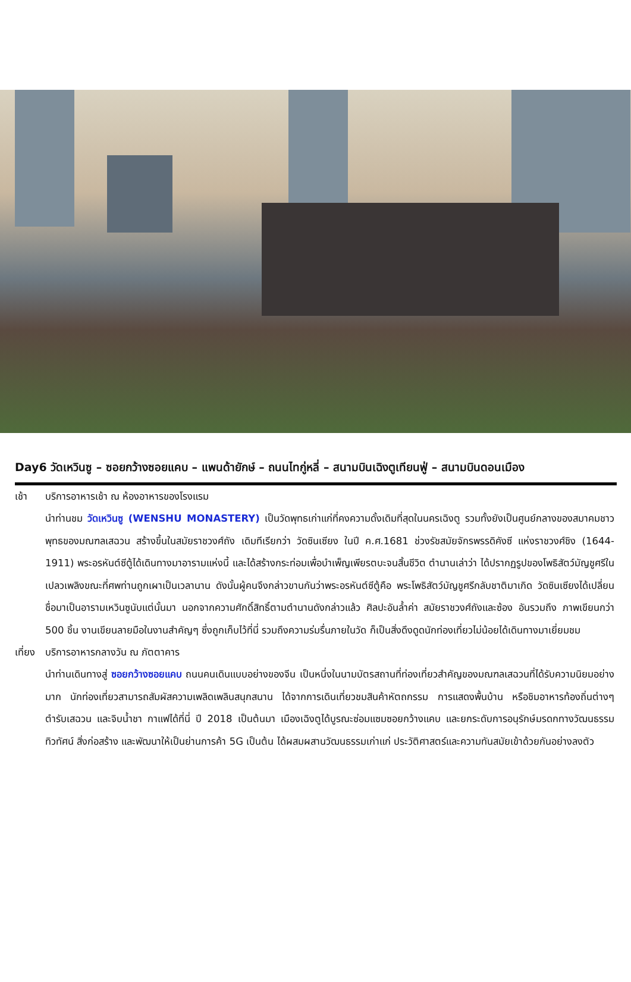Day6 วัดเหวินซู – ซอยกว้างซอยแคบ – แพนด้ายักษ์ – ถนนไทกู่หลี่ – สนามบินเฉิงตูเทียนฟู่ – สนามบินดอนเมือง
เช้า บริการอาหารเช้า ณ ห้องอาหารของโรงแรม
นำท่านชม วัดเหวินซู (WENSHU MONASTERY) เป็นวัดพุทธเก่าแก่ที่คงความดั้งเดิมที่สุดในนครเฉิงตู รวมทั้งยังเป็นศูนย์กลางของสมาคมชาวพุทธของมณฑลเสฉวน สร้างขึ้นในสมัยราชวงศ์ถัง เดิมทีเรียกว่า วัดซินเซียง ในปี ค.ศ.1681 ช่วงรัชสมัยจักรพรรดิคังซี แห่งราชวงศ์ชิง (1644-1911) พระอรหันต์ซีตู้ได้เดินทางมาอารามแห่งนี้ และได้สร้างกระท่อมเพื่อบำเพ็ญเพียรตบะจนสิ้นชีวิต ตำนานเล่าว่า ได้ปรากฏรูปของโพธิสัตว์มัญชูศรีในเปลวเพลิงขณะที่ศพท่านถูกเผาเป็นเวลานาน ดังนั้นผู้คนจึงกล่าวขานกันว่าพระอรหันต์ซีตู้คือ พระโพธิสัตว์มัญชูศรีกลับชาติมาเกิด วัดซินเซียงได้เปลี่ยนชื่อมาเป็นอารามเหวินซูนับแต่นั้นมา นอกจากความศักดิ์สิทธิ์ตามตำนานดังกล่าวแล้ว ศิลปะอันล้ำค่า สมัยราชวงศ์ถังและซ้อง อันรวมถึง ภาพเขียนกว่า 500 ชิ้น งานเขียนลายมือในงานสำคัญๆ ซึ่งถูกเก็บไว้ที่นี่ รวมถึงความร่มรื่นภายในวัด ก็เป็นสิ่งดึงดูดนักท่องเที่ยวไม่น้อยได้เดินทางมาเยี่ยมชม
เที่ยง บริการอาหารกลางวัน ณ ภัตตาคาร
นำท่านเดินทางสู่ ซอยกว้างซอยแคบ ถนนคนเดินแบบอย่างของจีน เป็นหนึ่งในนามบัตรสถานที่ท่องเที่ยวสำคัญของมณฑลเสฉวนที่ได้รับความนิยมอย่างมาก นักท่องเที่ยวสามารถสัมผัสความเพลิดเพลินสนุกสนาน ได้จากการเดินเที่ยวชมสินค้าหัตถกรรม การแสดงพื้นบ้าน หรือชิมอาหารท้องถิ่นต่างๆ ตำรับเสฉวน และจิบน้ำชา กาแฟได้ที่นี่ ปี 2018 เป็นต้นมา เมืองเฉิงตูได้บูรณะซ่อมแซมซอยกว้างแคบ และยกระดับการอนุรักษ์มรดกทางวัฒนธรรม ทิวทัศน์ สิ่งก่อสร้าง และพัฒนาให้เป็นย่านการค้า 5G เป็นต้น ได้ผสมผสานวัฒนธรรมเก่าแก่ ประวัติศาสตร์และความทันสมัยเข้าด้วยกันอย่างลงตัว